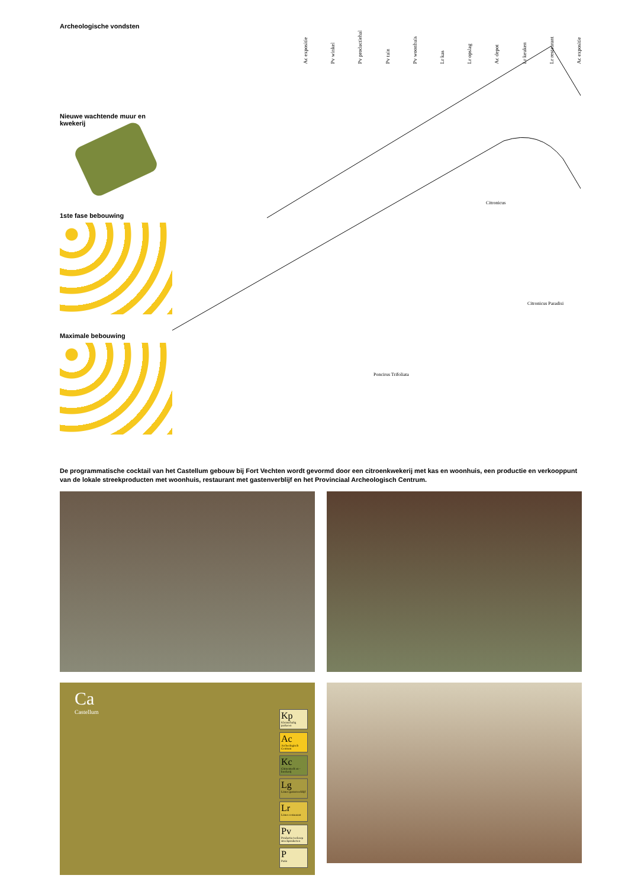Archeologische vondsten
Nieuwe wachtende muur en kwekerij
1ste fase bebouwing
Maximale bebouwing
Ac expositie Pv winkel Pv productiehal Pv tuin Pv woonhuis Lr kas Lr opslag Ac depot Lr keuken Lr restaurant Ac expositie
Citronicus
Citronicus Paradisi
Poncirus Trifoliata
De programmatische cocktail van het Castellum gebouw bij Fort Vechten wordt gevormd door een citroenkwekerij met kas en woonhuis, een productie en verkooppunt van de lokale streekproducten met woonhuis, restaurant met gastenverblijf en het Provinciaal Archeologisch Centrum.
Ca
Castellum
Kp
Kleinschalig parkeren
Ac
Archeologisch Centrum
Kc
Citroenteelt en -kwekerij
Lg
Limes gastenverblijf
Lr
Limes restaurant
Pv
Productie/verkoop streekproducten
P
Patio